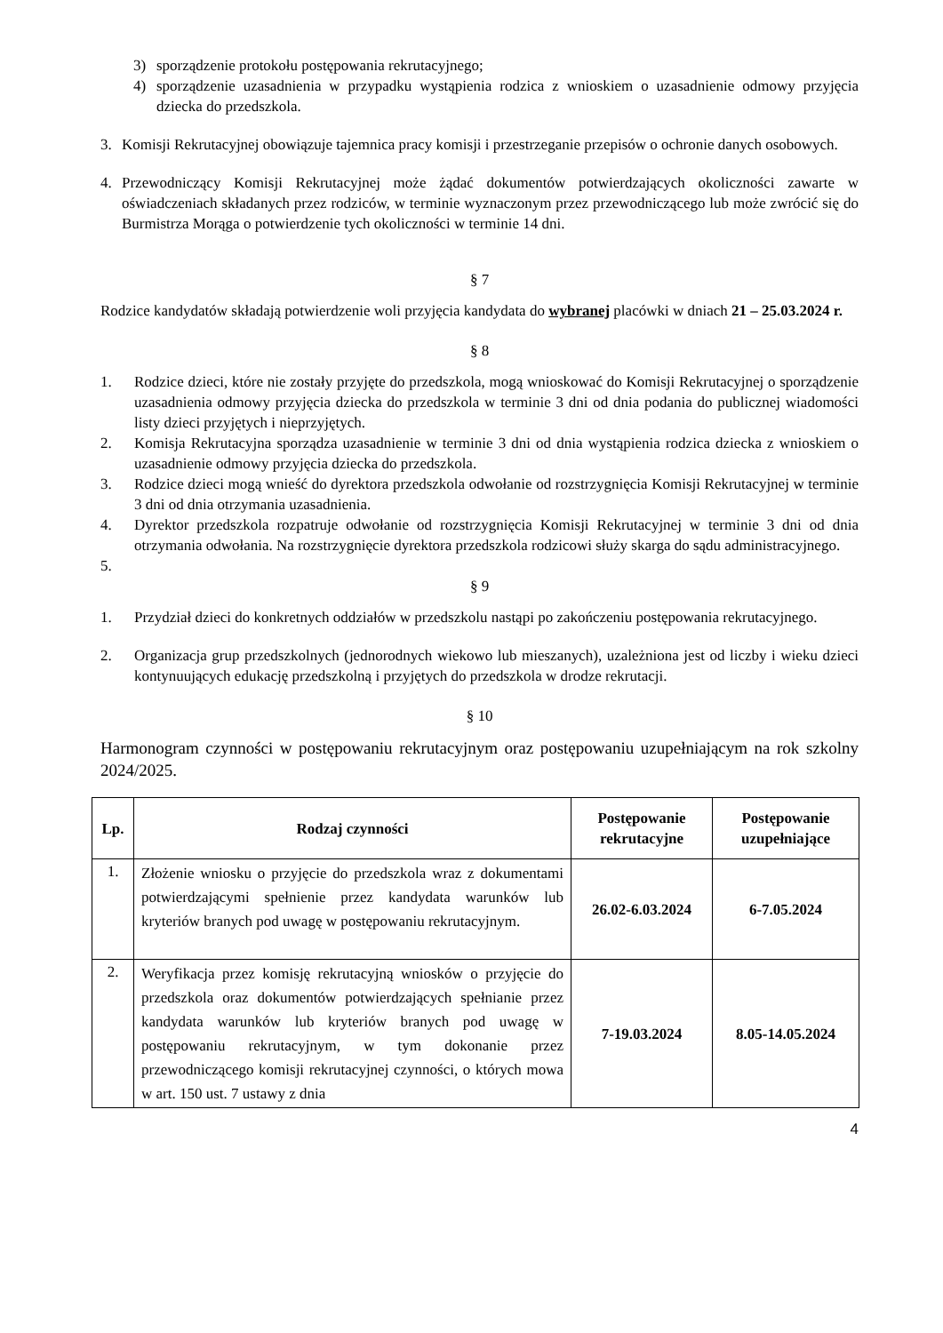3) sporządzenie protokołu postępowania rekrutacyjnego;
4) sporządzenie uzasadnienia w przypadku wystąpienia rodzica z wnioskiem o uzasadnienie odmowy przyjęcia dziecka do przedszkola.
3. Komisji Rekrutacyjnej obowiązuje tajemnica pracy komisji i przestrzeganie przepisów o ochronie danych osobowych.
4. Przewodniczący Komisji Rekrutacyjnej może żądać dokumentów potwierdzających okoliczności zawarte w oświadczeniach składanych przez rodziców, w terminie wyznaczonym przez przewodniczącego lub może zwrócić się do Burmistrza Morąga o potwierdzenie tych okoliczności w terminie 14 dni.
§ 7
Rodzice kandydatów składają potwierdzenie woli przyjęcia kandydata do wybranej placówki w dniach 21 – 25.03.2024 r.
§ 8
1. Rodzice dzieci, które nie zostały przyjęte do przedszkola, mogą wnioskować do Komisji Rekrutacyjnej o sporządzenie uzasadnienia odmowy przyjęcia dziecka do przedszkola w terminie 3 dni od dnia podania do publicznej wiadomości listy dzieci przyjętych i nieprzyjętych.
2. Komisja Rekrutacyjna sporządza uzasadnienie w terminie 3 dni od dnia wystąpienia rodzica dziecka z wnioskiem o uzasadnienie odmowy przyjęcia dziecka do przedszkola.
3. Rodzice dzieci mogą wnieść do dyrektora przedszkola odwołanie od rozstrzygnięcia Komisji Rekrutacyjnej w terminie 3 dni od dnia otrzymania uzasadnienia.
4. Dyrektor przedszkola rozpatruje odwołanie od rozstrzygnięcia Komisji Rekrutacyjnej w terminie 3 dni od dnia otrzymania odwołania. Na rozstrzygnięcie dyrektora przedszkola rodzicowi służy skarga do sądu administracyjnego.
5.
§ 9
1. Przydział dzieci do konkretnych oddziałów w przedszkolu nastąpi po zakończeniu postępowania rekrutacyjnego.
2. Organizacja grup przedszkolnych (jednorodnych wiekowo lub mieszanych), uzależniona jest od liczby i wieku dzieci kontynuujących edukację przedszkolną i przyjętych do przedszkola w drodze rekrutacji.
§ 10
Harmonogram czynności w postępowaniu rekrutacyjnym oraz postępowaniu uzupełniającym na rok szkolny 2024/2025.
| Lp. | Rodzaj czynności | Postępowanie rekrutacyjne | Postępowanie uzupełniające |
| --- | --- | --- | --- |
| 1. | Złożenie wniosku o przyjęcie do przedszkola wraz z dokumentami potwierdzającymi spełnienie przez kandydata warunków lub kryteriów branych pod uwagę w postępowaniu rekrutacyjnym. | 26.02-6.03.2024 | 6-7.05.2024 |
| 2. | Weryfikacja przez komisję rekrutacyjną wniosków o przyjęcie do przedszkola oraz dokumentów potwierdzających spełnianie przez kandydata warunków lub kryteriów branych pod uwagę w postępowaniu rekrutacyjnym, w tym dokonanie przez przewodniczącego komisji rekrutacyjnej czynności, o których mowa w art. 150 ust. 7 ustawy z dnia | 7-19.03.2024 | 8.05-14.05.2024 |
4